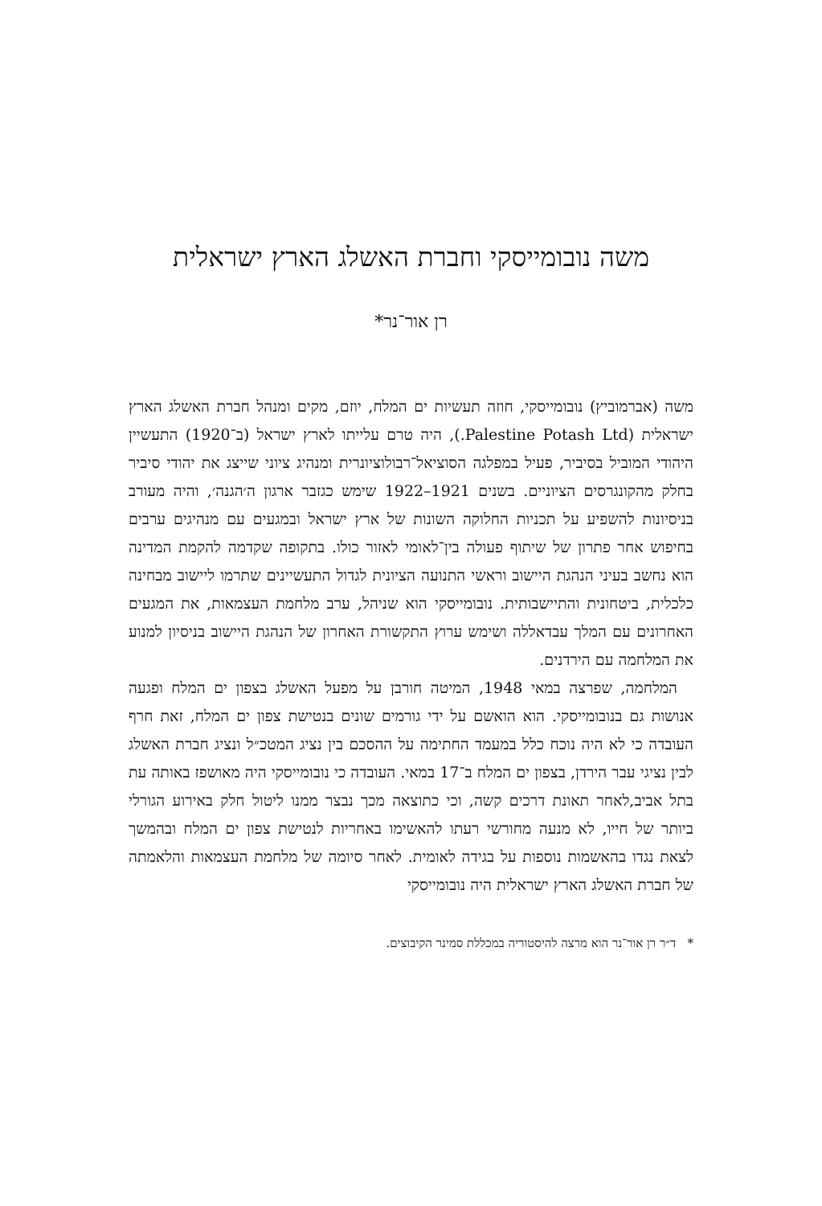משה נובומייסקי וחברת האשלג הארץ ישראלית
רן אור־נר*
משה (אברמוביץ) נובומייסקי, חוזה תעשיות ים המלח, יוזם, מקים ומנהל חברת האשלג הארץ ישראלית (Palestine Potash Ltd.), היה טרם עלייתו לארץ ישראל (ב־1920) התעשיין היהודי המוביל בסיביר, פעיל במפלגה הסוציאל־רבולוציונרית ומנהיג ציוני שייצג את יהודי סיביר בחלק מהקונגרסים הציוניים. בשנים 1921–1922 שימש כגזבר ארגון ה׳הגנה׳, והיה מעורב בניסיונות להשפיע על תכניות החלוקה השונות של ארץ ישראל ובמגעים עם מנהיגים ערבים בחיפוש אחר פתרון של שיתוף פעולה בין־לאומי לאזור כולו. בתקופה שקדמה להקמת המדינה הוא נחשב בעיני הנהגת היישוב וראשי התנועה הציונית לגדול התעשיינים שתרמו ליישוב מבחינה כלכלית, ביטחונית והתיישבותית. נובומייסקי הוא שניהל, ערב מלחמת העצמאות, את המגעים האחרונים עם המלך עבדאללה ושימש ערוץ התקשורת האחרון של הנהגת היישוב בניסיון למנוע את המלחמה עם הירדנים.
המלחמה, שפרצה במאי 1948, המיטה חורבן על מפעל האשלג בצפון ים המלח ופגעה אנושות גם בנובומייסקי. הוא הואשם על ידי גורמים שונים בנטישת צפון ים המלח, זאת חרף העובדה כי לא היה נוכח כלל במעמד החתימה על ההסכם בין נציג המטכ״ל ונציג חברת האשלג לבין נציגי עבר הירדן, בצפון ים המלח ב־17 במאי. העובדה כי נובומייסקי היה מאושפז באותה עת בתל אביב,לאחר תאונת דרכים קשה, וכי כתוצאה מכך נבצר ממנו ליטול חלק באירוע הגורלי ביותר של חייו, לא מנעה מחורשי רעתו להאשימו באחריות לנטישת צפון ים המלח ובהמשך לצאת נגדו בהאשמות נוספות על בגידה לאומית. לאחר סיומה של מלחמת העצמאות והלאמתה של חברת האשלג הארץ ישראלית היה נובומייסקי
* ד״ר רן אור־נר הוא מרצה להיסטוריה במכללת סמינר הקיבוצים.